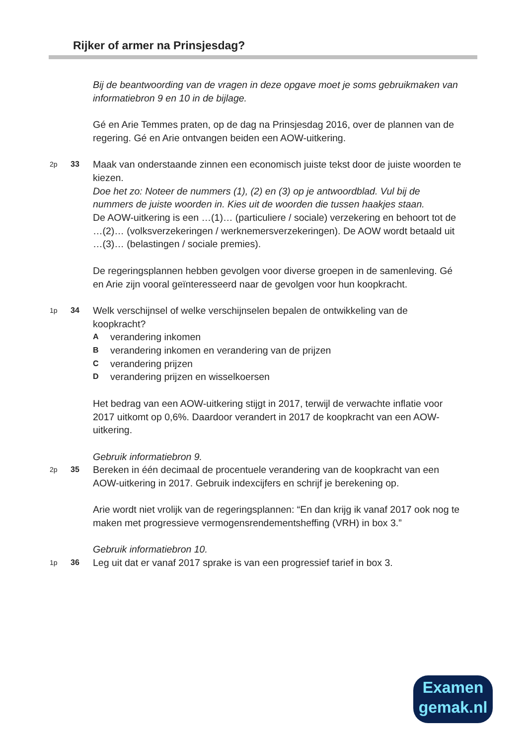Rijker of armer na Prinsjesdag?
Bij de beantwoording van de vragen in deze opgave moet je soms gebruikmaken van informatiebron 9 en 10 in de bijlage.
Gé en Arie Temmes praten, op de dag na Prinsjesdag 2016, over de plannen van de regering. Gé en Arie ontvangen beiden een AOW-uitkering.
2p 33
Maak van onderstaande zinnen een economisch juiste tekst door de juiste woorden te kiezen.
Doe het zo: Noteer de nummers (1), (2) en (3) op je antwoordblad. Vul bij de nummers de juiste woorden in. Kies uit de woorden die tussen haakjes staan.
De AOW-uitkering is een …(1)… (particuliere / sociale) verzekering en behoort tot de …(2)… (volksverzekeringen / werknemersverzekeringen). De AOW wordt betaald uit …(3)… (belastingen / sociale premies).
De regeringsplannen hebben gevolgen voor diverse groepen in de samenleving. Gé en Arie zijn vooral geïnteresseerd naar de gevolgen voor hun koopkracht.
1p 34
Welk verschijnsel of welke verschijnselen bepalen de ontwikkeling van de koopkracht?
Averandering inkomen
Bverandering inkomen en verandering van de prijzen
Cverandering prijzen
Dverandering prijzen en wisselkoersen
Het bedrag van een AOW-uitkering stijgt in 2017, terwijl de verwachte inflatie voor 2017 uitkomt op 0,6%. Daardoor verandert in 2017 de koopkracht van een AOW-uitkering.
Gebruik informatiebron 9.
2p 35
Bereken in één decimaal de procentuele verandering van de koopkracht van een AOW-uitkering in 2017. Gebruik indexcijfers en schrijf je berekening op.
Arie wordt niet vrolijk van de regeringsplannen: “En dan krijg ik vanaf 2017 ook nog te maken met progressieve vermogensrendementsheffing (VRH) in box 3.”
Gebruik informatiebron 10.
1p 36
Leg uit dat er vanaf 2017 sprake is van een progressief tarief in box 3.
Examen
gemak.nl